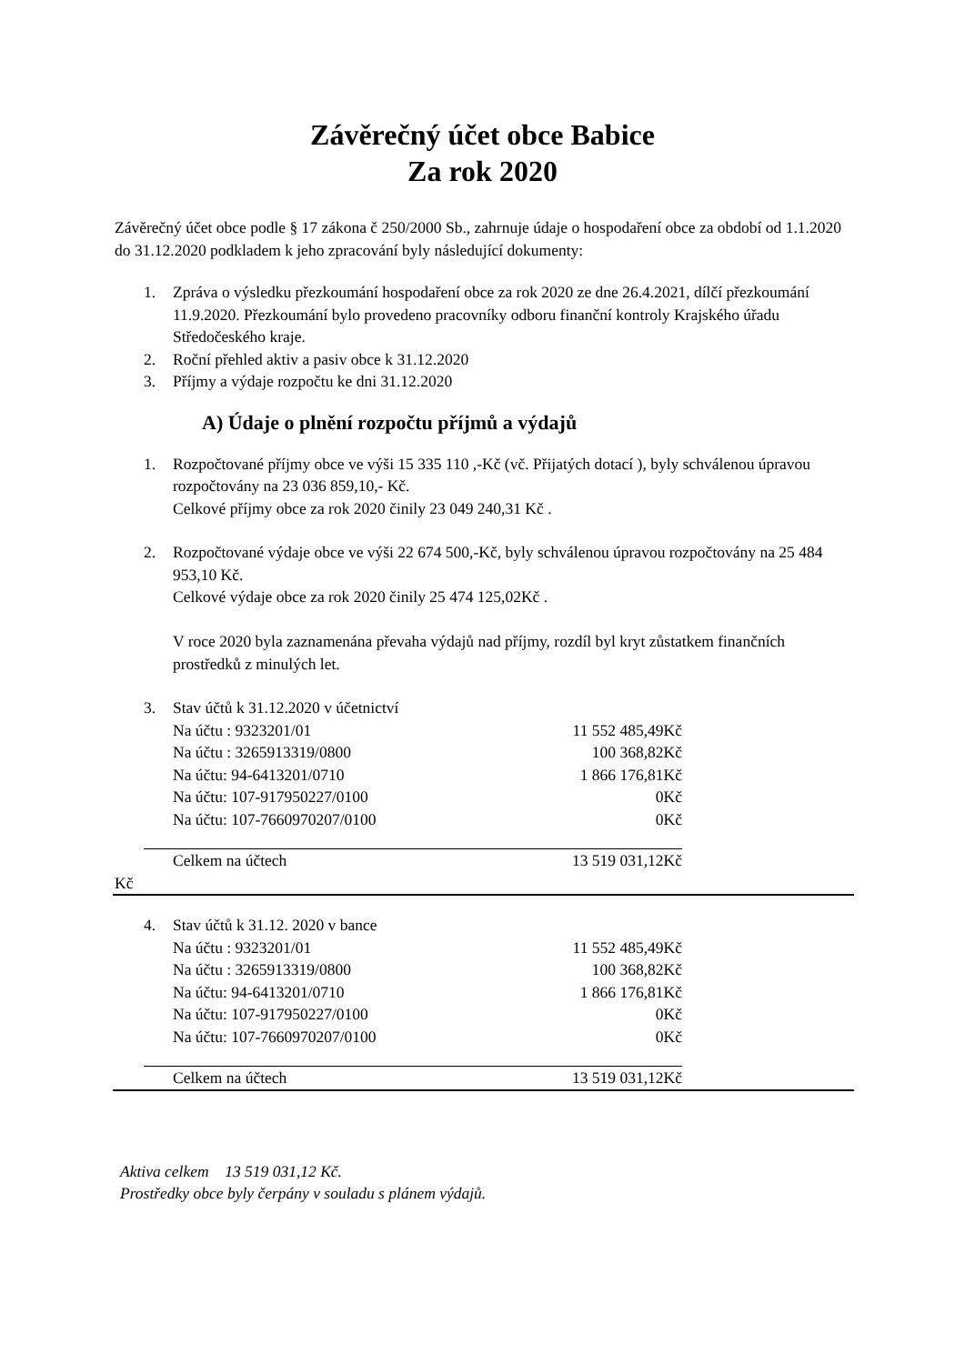Závěrečný účet obce Babice
Za rok 2020
Závěrečný účet obce podle § 17 zákona č 250/2000 Sb., zahrnuje údaje o hospodaření obce za období od 1.1.2020 do 31.12.2020 podkladem k jeho zpracování byly následující dokumenty:
1. Zpráva o výsledku přezkoumání hospodaření obce za rok 2020 ze dne 26.4.2021, dílčí přezkoumání 11.9.2020. Přezkoumání bylo provedeno pracovníky odboru finanční kontroly Krajského úřadu Středočeského kraje.
2. Roční přehled aktiv a pasiv obce k 31.12.2020
3. Příjmy a výdaje rozpočtu ke dni 31.12.2020
A) Údaje o plnění rozpočtu příjmů a výdajů
1. Rozpočtované příjmy obce ve výši 15 335 110 ,-Kč (vč. Přijatých dotací ), byly schválenou úpravou rozpočtovány na 23 036 859,10,- Kč.
Celkové příjmy obce za rok 2020 činily 23 049 240,31 Kč .
2. Rozpočtované výdaje obce ve výši 22 674 500,-Kč, byly schválenou úpravou rozpočtovány na 25 484 953,10 Kč.
Celkové výdaje obce za rok 2020 činily 25 474 125,02Kč .
V roce 2020 byla zaznamenána převaha výdajů nad příjmy, rozdíl byl kryt zůstatkem finančních prostředků z minulých let.
| 3. | Stav účtů k 31.12.2020 v účetnictví | |
| | Na účtu : 9323201/01 | 11 552 485,49Kč |
| | Na účtu : 3265913319/0800 | 100 368,82Kč |
| | Na účtu: 94-6413201/0710 | 1 866 176,81Kč |
| | Na účtu: 107-917950227/0100 | 0Kč |
| | Na účtu: 107-7660970207/0100 | 0Kč |
| | Celkem na účtech | 13 519 031,12Kč |
Kč
| 4. | Stav účtů k 31.12. 2020 v bance | |
| | Na účtu : 9323201/01 | 11 552 485,49Kč |
| | Na účtu : 3265913319/0800 | 100 368,82Kč |
| | Na účtu: 94-6413201/0710 | 1 866 176,81Kč |
| | Na účtu: 107-917950227/0100 | 0Kč |
| | Na účtu: 107-7660970207/0100 | 0Kč |
| | Celkem na účtech | 13 519 031,12Kč |
Aktiva celkem 13 519 031,12 Kč.
Prostředky obce byly čerpány v souladu s plánem výdajů.